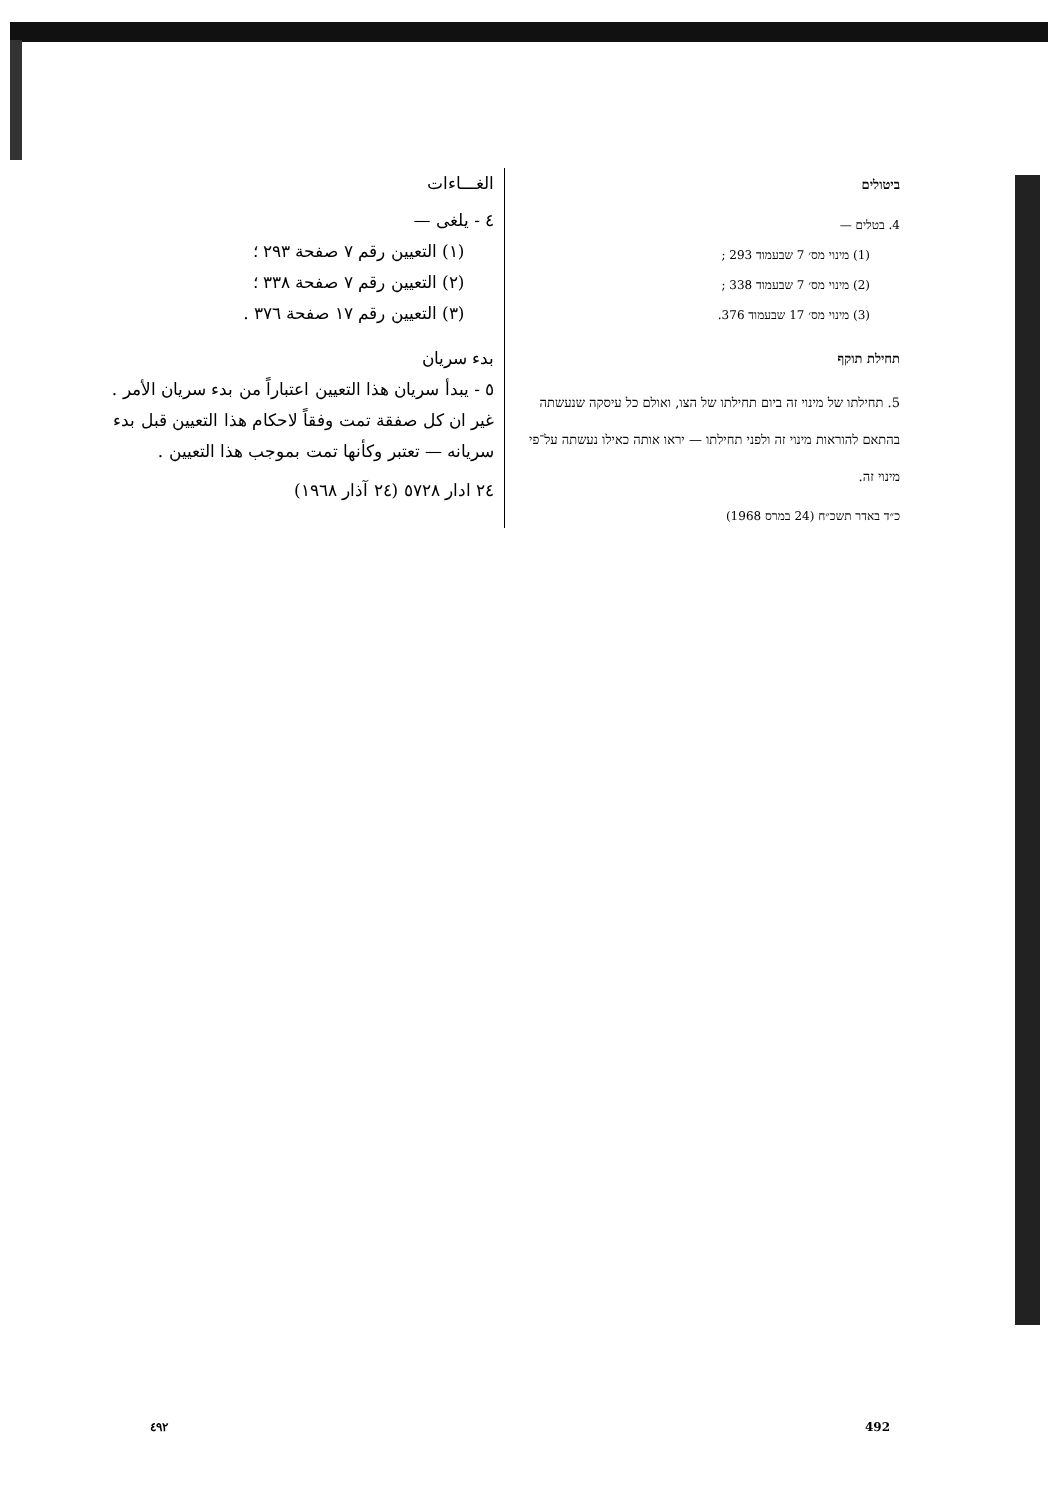الغـــاءات
٤ - يلغى —
(١) التعيين رقم ٧ صفحة ٢٩٣ ؛
(٢) التعيين رقم ٧ صفحة ٣٣٨ ؛
(٣) التعيين رقم ١٧ صفحة ٣٧٦ .
بدء سريان
٥ - يبدأ سريان هذا التعيين اعتباراً من بدء سريان الأمر . غير ان كل صفقة تمت وفقاً لاحكام هذا التعيين قبل بدء سريانه — تعتبر وكأنها تمت بموجب هذا التعيين .
٢٤ ادار ٥٧٢٨ (٢٤ آذار ١٩٦٨)
ביטולים
4. בטלים —
(1) מינוי מס׳ 7 שבעמוד 293 ;
(2) מינוי מס׳ 7 שבעמוד 338 ;
(3) מינוי מס׳ 17 שבעמוד 376.
תחילת תוקף
5. תחילתו של מינוי זה ביום תחילתו של הצו, ואולם כל עיסקה שנעשתה בהתאם להוראות מינוי זה ולפני תחילתו — יראו אותה כאילו נעשתה על־פי מינוי זה.
כ״ד באדר תשכ״ח (24 במרס 1968)
٤٩٢ 492